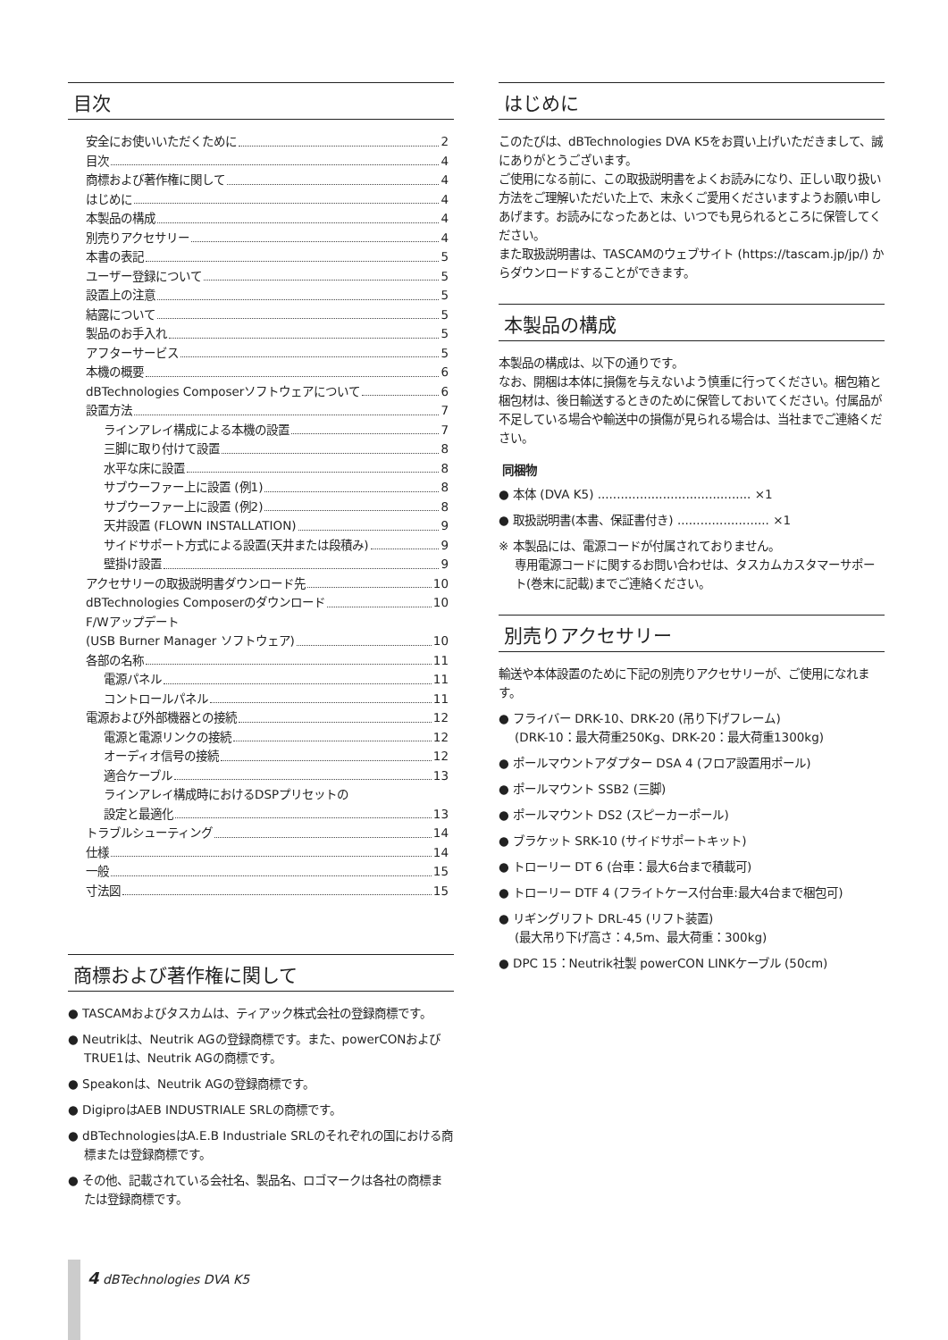目次
安全にお使いいただくために 2
目次 4
商標および著作権に関して 4
はじめに 4
本製品の構成 4
別売りアクセサリー 4
本書の表記 5
ユーザー登録について 5
設置上の注意 5
結露について 5
製品のお手入れ 5
アフターサービス 5
本機の概要 6
dBTechnologies Composerソフトウェアについて 6
設置方法 7
ラインアレイ構成による本機の設置 7
三脚に取り付けて設置 8
水平な床に設置 8
サブウーファー上に設置 (例1) 8
サブウーファー上に設置 (例2) 8
天井設置 (FLOWN INSTALLATION) 9
サイドサポート方式による設置(天井または段積み) 9
壁掛け設置 9
アクセサリーの取扱説明書ダウンロード先 10
dBTechnologies Composerのダウンロード 10
F/Wアップデート
(USB Burner Manager ソフトウェア) 10
各部の名称 11
電源パネル 11
コントロールパネル 11
電源および外部機器との接続 12
電源と電源リンクの接続 12
オーディオ信号の接続 12
適合ケーブル 13
ラインアレイ構成時におけるDSPプリセットの
設定と最適化 13
トラブルシューティング 14
仕様 14
一般 15
寸法図 15
商標および著作権に関して
● TASCAMおよびタスカムは、ティアック株式会社の登録商標です。
● Neutrikは、Neutrik AGの登録商標です。また、powerCONおよびTRUE1は、Neutrik AGの商標です。
● Speakonは、Neutrik AGの登録商標です。
● DigiproはAEB INDUSTRIALE SRLの商標です。
● dBTechnologiesはA.E.B Industriale SRLのそれぞれの国における商標または登録商標です。
● その他、記載されている会社名、製品名、ロゴマークは各社の商標または登録商標です。
はじめに
このたびは、dBTechnologies DVA K5をお買い上げいただきまして、誠にありがとうございます。
ご使用になる前に、この取扱説明書をよくお読みになり、正しい取り扱い方法をご理解いただいた上で、末永くご愛用くださいますようお願い申しあげます。お読みになったあとは、いつでも見られるところに保管してください。
また取扱説明書は、TASCAMのウェブサイト (https://tascam.jp/jp/) からダウンロードすることができます。
本製品の構成
本製品の構成は、以下の通りです。
なお、開梱は本体に損傷を与えないよう慎重に行ってください。梱包箱と梱包材は、後日輸送するときのために保管しておいてください。付属品が不足している場合や輸送中の損傷が見られる場合は、当社までご連絡ください。
同梱物
● 本体 (DVA K5) ........................................ ×1
● 取扱説明書(本書、保証書付き) ........................ ×1
※ 本製品には、電源コードが付属されておりません。
専用電源コードに関するお問い合わせは、タスカムカスタマーサポート(巻末に記載)までご連絡ください。
別売りアクセサリー
輸送や本体設置のために下記の別売りアクセサリーが、ご使用になれます。
● フライバー DRK-10、DRK-20 (吊り下げフレーム)
(DRK-10：最大荷重250Kg、DRK-20：最大荷重1300kg)
● ポールマウントアダプター DSA 4 (フロア設置用ポール)
● ポールマウント SSB2 (三脚)
● ポールマウント DS2 (スピーカーポール)
● ブラケット SRK-10 (サイドサポートキット)
● トローリー DT 6 (台車：最大6台まで積載可)
● トローリー DTF 4 (フライトケース付台車:最大4台まで梱包可)
● リギングリフト DRL-45 (リフト装置)
(最大吊り下げ高さ：4,5m、最大荷重：300kg)
● DPC 15：Neutrik社製 powerCON LINKケーブル (50cm)
4 dBTechnologies DVA K5